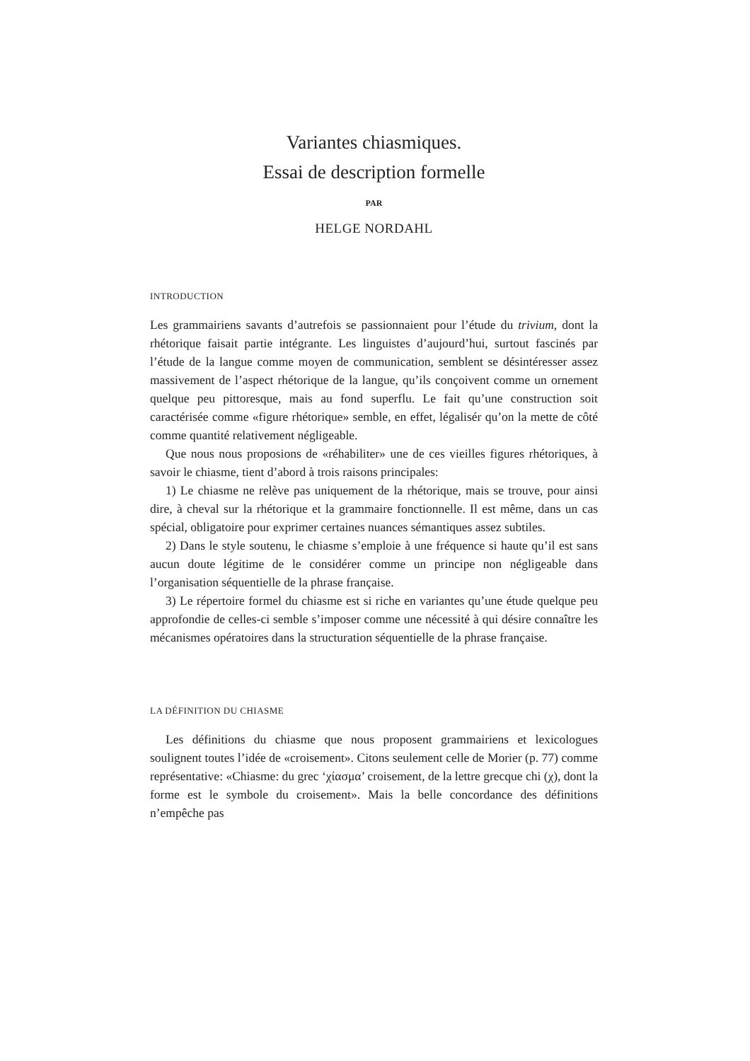Variantes chiasmiques.
Essai de description formelle
PAR
HELGE NORDAHL
INTRODUCTION
Les grammairiens savants d’autrefois se passionnaient pour l’étude du trivium, dont la rhétorique faisait partie intégrante. Les linguistes d’aujourd’hui, surtout fascinés par l’étude de la langue comme moyen de communication, semblent se désintéresser assez massivement de l’aspect rhétorique de la langue, qu’ils conçoivent comme un ornement quelque peu pittoresque, mais au fond superflu. Le fait qu’une construction soit caractérisée comme «figure rhétorique» semble, en effet, légalisér qu’on la mette de côté comme quantité relativement négligeable.
Que nous nous proposions de «réhabiliter» une de ces vieilles figures rhétoriques, à savoir le chiasme, tient d’abord à trois raisons principales:
1) Le chiasme ne relève pas uniquement de la rhétorique, mais se trouve, pour ainsi dire, à cheval sur la rhétorique et la grammaire fonctionnelle. Il est même, dans un cas spécial, obligatoire pour exprimer certaines nuances sémantiques assez subtiles.
2) Dans le style soutenu, le chiasme s’emploie à une fréquence si haute qu’il est sans aucun doute légitime de le considérer comme un principe non négligeable dans l’organisation séquentielle de la phrase française.
3) Le répertoire formel du chiasme est si riche en variantes qu’une étude quelque peu approfondie de celles-ci semble s’imposer comme une nécessité à qui désire connaître les mécanismes opératoires dans la structuration séquentielle de la phrase française.
LA DÉFINITION DU CHIASME
Les définitions du chiasme que nous proposent grammairiens et lexicologues soulignent toutes l’idée de «croisement». Citons seulement celle de Morier (p. 77) comme représentative: «Chiasme: du grec ‘χίασμα’ croisement, de la lettre grecque chi (χ), dont la forme est le symbole du croisement». Mais la belle concordance des définitions n’empêche pas